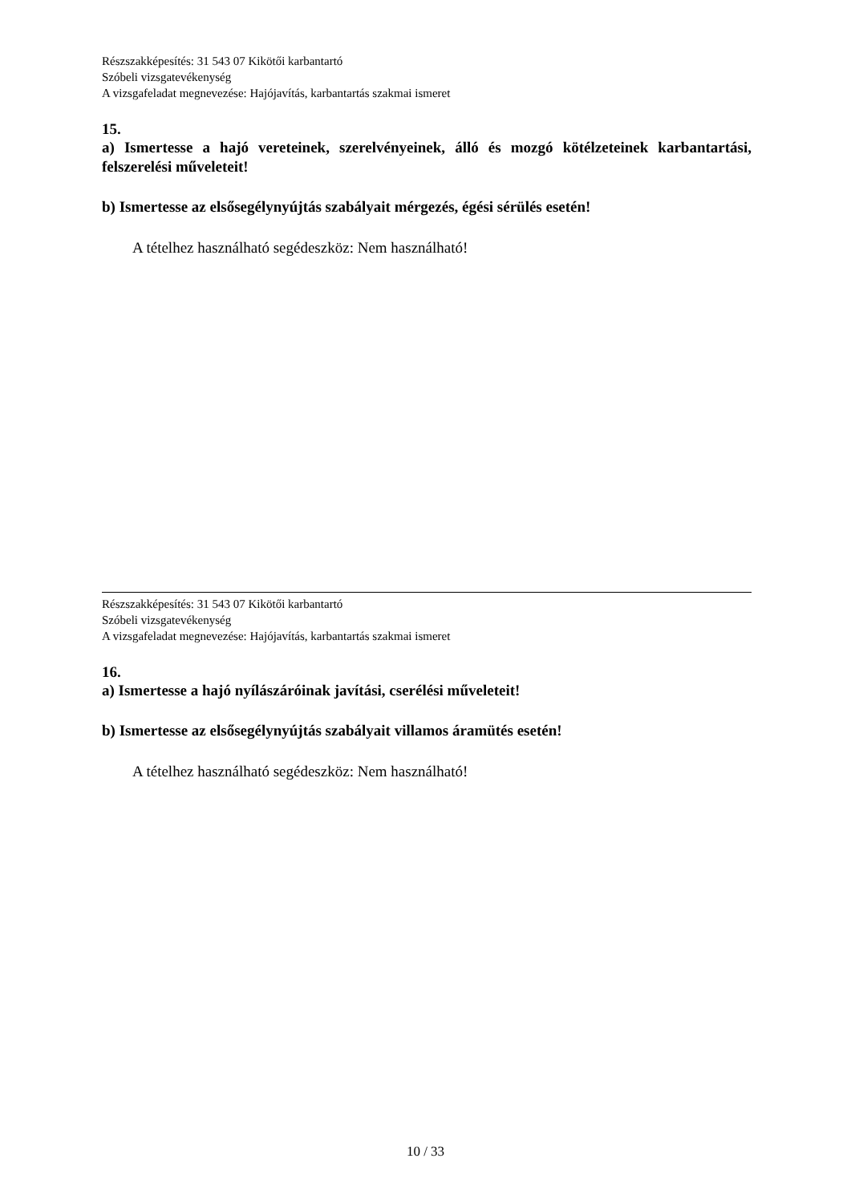Részszakképesítés: 31 543 07 Kikötői karbantartó
Szóbeli vizsgatevékenység
A vizsgafeladat megnevezése: Hajójavítás, karbantartás szakmai ismeret
15.
a) Ismertesse a hajó vereteinek, szerelvényeinek, álló és mozgó kötélzeteinek karbantartási, felszerelési műveleteit!
b) Ismertesse az elsősegélynyújtás szabályait mérgezés, égési sérülés esetén!
A tételhez használható segédeszköz: Nem használható!
Részszakképesítés: 31 543 07 Kikötői karbantartó
Szóbeli vizsgatevékenység
A vizsgafeladat megnevezése: Hajójavítás, karbantartás szakmai ismeret
16.
a) Ismertesse a hajó nyílászáróinak javítási, cserélési műveleteit!
b) Ismertesse az elsősegélynyújtás szabályait villamos áramütés esetén!
A tételhez használható segédeszköz: Nem használható!
10 / 33